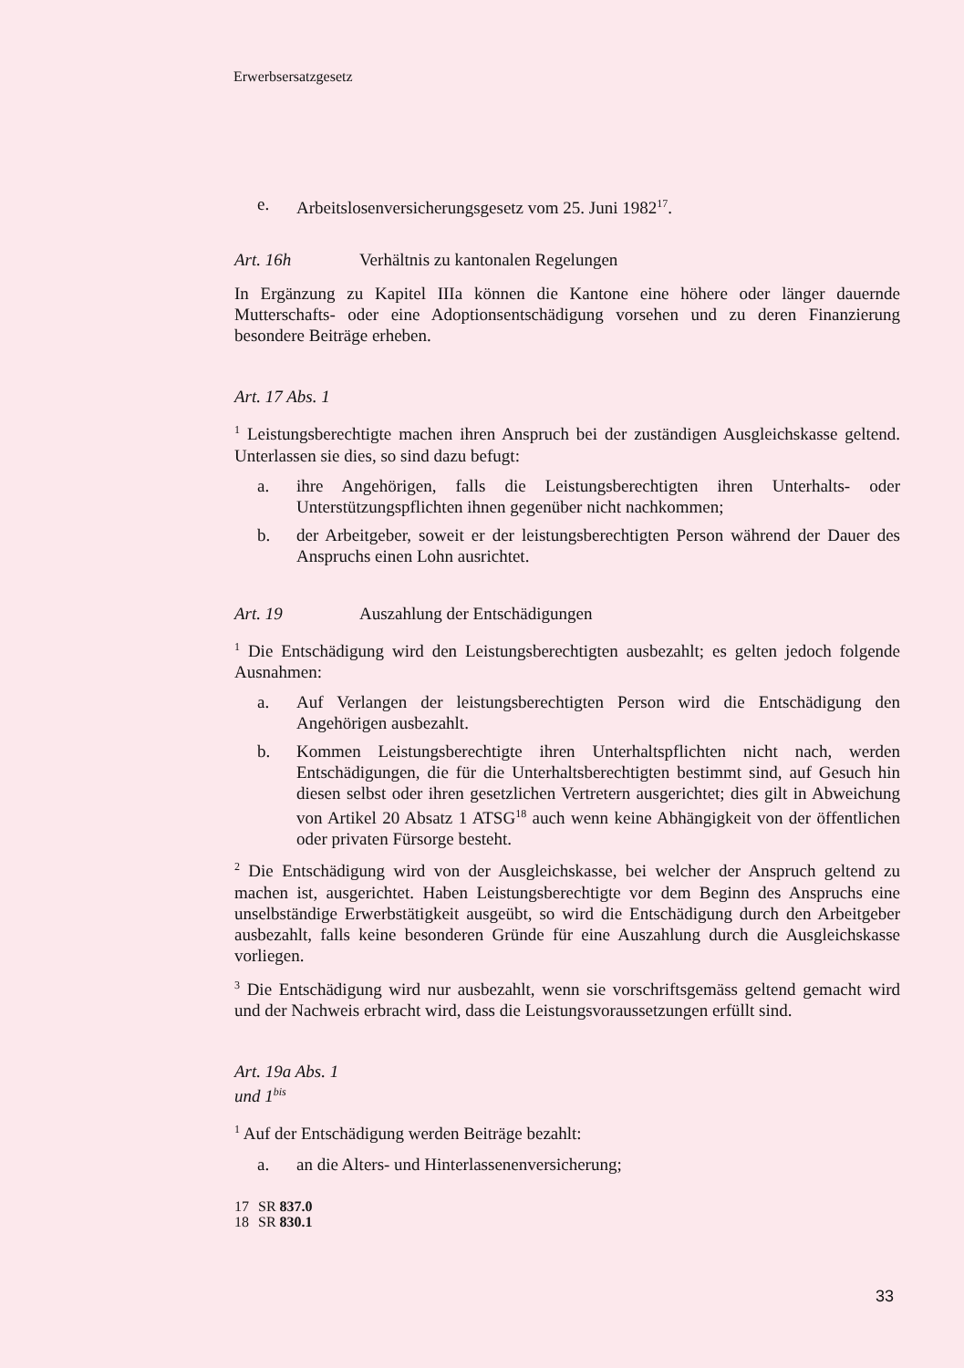Erwerbsersatzgesetz
e. Arbeitslosenversicherungsgesetz vom 25. Juni 1982<sup>17</sup>.
Art. 16h Verhältnis zu kantonalen Regelungen
In Ergänzung zu Kapitel IIIa können die Kantone eine höhere oder länger dauernde Mutterschafts- oder eine Adoptionsentschädigung vorsehen und zu deren Finanzierung besondere Beiträge erheben.
Art. 17 Abs. 1
<sup>1</sup> Leistungsberechtigte machen ihren Anspruch bei der zuständigen Ausgleichskasse geltend. Unterlassen sie dies, so sind dazu befugt:
a. ihre Angehörigen, falls die Leistungsberechtigten ihren Unterhalts- oder Unterstützungspflichten ihnen gegenüber nicht nachkommen;
b. der Arbeitgeber, soweit er der leistungsberechtigten Person während der Dauer des Anspruchs einen Lohn ausrichtet.
Art. 19 Auszahlung der Entschädigungen
<sup>1</sup> Die Entschädigung wird den Leistungsberechtigten ausbezahlt; es gelten jedoch folgende Ausnahmen:
a. Auf Verlangen der leistungsberechtigten Person wird die Entschädigung den Angehörigen ausbezahlt.
b. Kommen Leistungsberechtigte ihren Unterhaltspflichten nicht nach, werden Entschädigungen, die für die Unterhaltsberechtigten bestimmt sind, auf Gesuch hin diesen selbst oder ihren gesetzlichen Vertretern ausgerichtet; dies gilt in Abweichung von Artikel 20 Absatz 1 ATSG<sup>18</sup> auch wenn keine Abhängigkeit von der öffentlichen oder privaten Fürsorge besteht.
<sup>2</sup> Die Entschädigung wird von der Ausgleichskasse, bei welcher der Anspruch geltend zu machen ist, ausgerichtet. Haben Leistungsberechtigte vor dem Beginn des Anspruchs eine unselbständige Erwerbstätigkeit ausgeübt, so wird die Entschädigung durch den Arbeitgeber ausbezahlt, falls keine besonderen Gründe für eine Auszahlung durch die Ausgleichskasse vorliegen.
<sup>3</sup> Die Entschädigung wird nur ausbezahlt, wenn sie vorschriftsgemäss geltend gemacht wird und der Nachweis erbracht wird, dass die Leistungsvoraussetzungen erfüllt sind.
Art. 19a Abs. 1 und 1<sup>bis</sup>
<sup>1</sup> Auf der Entschädigung werden Beiträge bezahlt:
a. an die Alters- und Hinterlassenenversicherung;
17 SR 837.0
18 SR 830.1
33